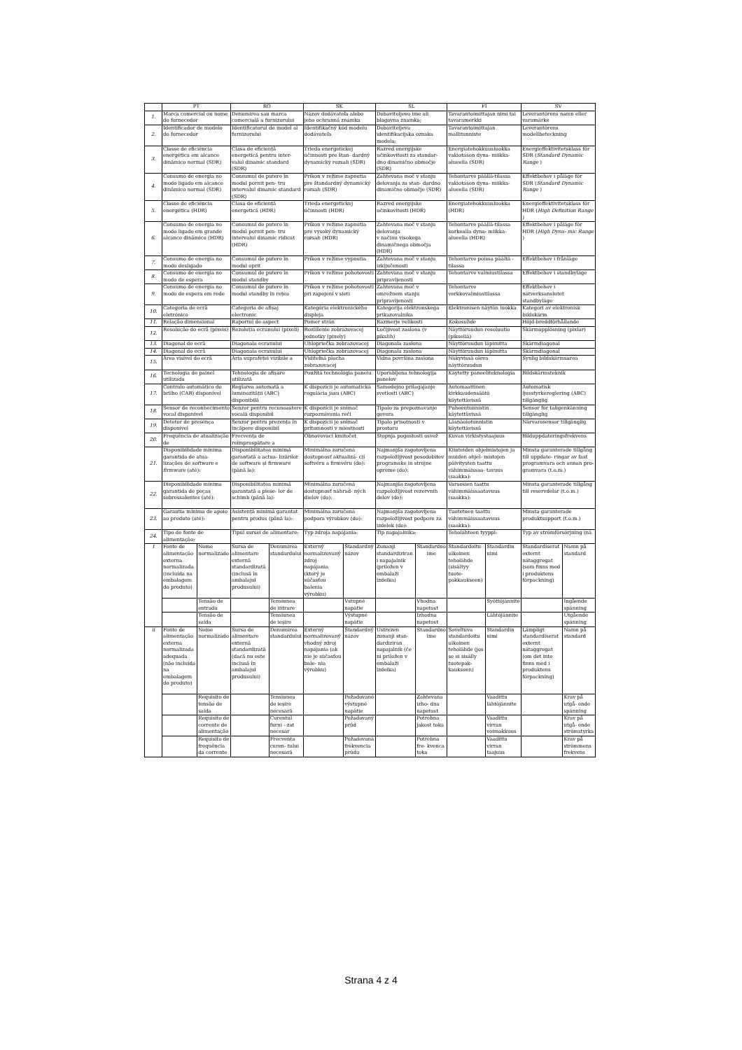| | PT | | RO | | SK | | SL | | FI | | SV | |
| --- | --- | --- | --- | --- | --- | --- | --- | --- | --- | --- | --- | --- |
| 1. | Marca comercial ou nome do fornecedor | | Denumirea sau marca comercială a furnizorului | | Názov dodávateľa alebo jeho ochranná známka | | Dobaviteljevo ime ali blagovna znamka; | | Tavarantoimittajan nimi tai tavaramerkki | | Leverantörens namn eller varumärke | |
| 2. | Identificador de modelo do fornecedor | | Identificatorul de model al furnizorului | | Identifikačný kód modelu dodávateľa | | Dobaviteljeva identifikacijska oznaka modela; | | Tavarantoimittajan mallitunniste | | Leverantörens modellbeteckning | |
| 3. | Classe de eficiência energética em alcance dinâmico normal (SDR) | | Clasa de eficiență energetică pentru inter- valul dinamic standard (SDR) | | Trieda energetickej účinnosti pre štan- dardný dynamický rozsah (SDR) | | Razred energijske učinkovitosti za standar- dno dinamično območje (SDR) | | Energiatehokkuusluokka vakiotason dyna- miikka-alueella (SDR) | | Energieffektivitetsklass för SDR ( Standard Dynamic Range ) | |
| 4. | Consumo de energia no modo ligado em alcance dinâmico normal (SDR) | | Consumul de putere în modul pornit pen- tru intervalul dinamic standard (SDR) | | Príkon v režime zapnutia pre štandardný dynamický rozsah (SDR) | | Zahtevana moč v stanju delovanja za stan- dardno dinamično območje (SDR) | | Tehontarve päällä-tilassa vakiotason dyna- miikka-alueella (SDR) | | Effektbehov i påläge för SDR ( Standard Dynamic Range ) | |
| 5. | Classe de eficiência energética (HDR) | | Clasa de eficiență energetică (HDR) | | Trieda energetickej účinnosti (HDR) | | Razred energijske učinkovitosti (HDR) | | Energiatehokkuusluokka (HDR) | | Energieffektivitetsklass för HDR ( High Definition Range ) | |
| 6. | Consumo de energia no modo ligado em grande alcance dinâmico (HDR) | | Consumul de putere în modul pornit pen- tru intervalul dinamic ridicat (HDR) | | Príkon v režime zapnutia pre vysoký dynamický rozsah (HDR) | | Zahtevana moč v stanju delovanja v načinu visokega dinamičnega območja (HDR) | | Tehontarve päällä-tilassa korkealla dyna- miikka-alueella (HDR) | | Effektbehov i påläge för HDR ( High Dyna- mic Range ) | |
| 7. | Consumo de energia no modo desligado | | Consumul de putere în modul oprit | | Príkon v režime vypnutia | | Zahtevana moč v stanju izključenosti | | Tehontarve poissa päältä -tilassa | | Effektbehov i frånläge | |
| 8. | Consumo de energia no modo de espera | | Consumul de putere în modul standby | | Príkon v režime pohotovosti | | Zahtevana moč v stanju pripravljenosti | | Tehontarve valmiustilassa | | Effektbehov i standbyläge | |
| 9. | Consumo de energia no modo de espera em rede | | Consumul de putere în modul standby în rețea | | Príkon v režime pohotovosti pri zapojení v sieti | | Zahtevana moč v omrežnem stanju pripravljenosti | | Tehontarve verkkovalmiustilassa | | Effektbehov i nätverksanslutet standbyläge | |
| 10. | Categoria de ecrã eletrónico | | Categoria de afișaj electronic | | Kategória elektronického displeja | | Kategorija elektronskega prikazovalnika | | Elektronisen näytön luokka | | Kategori av elektronisk bildskärm | |
| 11. | Relação dimensional | | Raportul de aspect | | Pomer strán | | Razmerje velikosti | | Kokosuhde | | Höjd-breddförhållande | |
| 12. | Resolução do ecrã (píxeis) | | Rezoluția ecranului (pixeli) | | Rozlíšenie zobrazovacej jednotky (pixely) | | Ločljivost zaslona (v pikslih) | | Näyttöruudun resoluutio (pikseliä) | | Skärmupplösning (pixlar) | |
| 13. | Diagonal do ecrã | | Diagonala ecranului | | Uhlopriečka zobrazovacej | | Diagonala zaslona | | Näyttöruudun läpimitta | | Skärmdiagonal | |
| 14. | Diagonal do ecrã | | Diagonala ecranului | | Uhlopriečka zobrazovacej | | Diagonala zaslona | | Näyttöruudun läpimitta | | Skärmdiagonal | |
| 15. | Área visível do ecrã | | Aria suprafeței vizibile a | | Viditeľná plocha zobrazovacej | | Vidna površina zaslona | | Näkyvissä oleva näyttöruudun | | Synlig bildskärmsarea | |
| 16. | Tecnologia de painel utilizada | | Tehnologia de afișare utilizată | | Použitá technológia panelu | | Uporabljena tehnologija panelov | | Käytetty paneeliteknologia | | Bildskärmsteknik | |
| 17. | Controlo automático do brilho (CAB) disponível | | Reglarea automată a luminozității (ABC) disponibilă | | K dispozícii je automatická regulácia jasu (ABC) | | Samodejno prilagajanje svetlosti (ABC) | | Automaattinen kirkkaudensäätö käytettävissä | | Automatisk ljusstyrkereglering (ABC) tillgänglig | |
| 18. | Sensor de reconhecimento vocal disponível | | Senzor pentru recunoaștere vocală disponibil | | K dispozícii je snímač rozpoznávania reči | | Tipalo za prepoznavanje govora | | Puheentunnistin käytettävissä | | Sensor för taligenkänning tillgänglig | |
| 19. | Detetor de presença disponível | | Senzor pentru prezența în încăpere disponibil | | K dispozícii je snímač prítomnosti v miestnosti | | Tipalo prisotnosti v prostoru | | Läsnäolotunnistin käytettävissä | | Närvarosensor tillgänglig | |
| 20. | Frequência de atualização de | | Frecvența de reîmprospătare a | | Obnovovací kmitočet | | Stopnja pogostosti osvež | | Kuvan virkistystaajuus | | Bilduppdateringsfrekvens | |
| 21. | Disponibilidade mínima garantida de atua- lizações de software e firmware (até): | | Disponibilitatea minimă garantată a actua- lizărilor de software și firmware (până la): | | Minimálna zaručená dostupnosť aktualizá- cií softvéru a firmvéru (do): | | Najmanjša zagotovljena razpoložljivost posodobitev programske in strojne opreme (do): | | Kiinteiden ohjelmistojen ja muiden ohjel- mistojen päivitysten taattu vähimmäissaa- tavuus (saakka): | | Minsta garanterade tillgång till uppdate- ringar av fast programvara och annan pro- gramvara (t.o.m.) | |
| 22. | Disponibilidade mínima garantida de peças sobressalentes (até): | | Disponibilitatea minimă garantată a piese- lor de schimb (până la): | | Minimálna zaručená dostupnosť náhrad- ných dielov (do): | | Najmanjša zagotovljena razpoložljivost rezervnih delov (do): | | Varaosien taattu vähimmäissaatavuus (saakka): | | Minsta garanterade tillgång till reservdelar (t.o.m.) | |
| 23. | Garantia mínima de apoio ao produto (até): | | Asistență minimă garantat pentru produs (până la): | | Minimálna zaručená podpora výrobkov (do): | | Najmanjša zagotovljena razpoložljivost podpore za izdelek (do): | | Tuotetuen taattu vähimmäissaatavuus (saakka): | | Minsta garanterade produktsupport (t.o.m.) | |
| 24. | Tipo de fonte de alimentação: | | Tipul sursei de alimentare: | | Typ zdroja napájania: | | Tip napajalnika: | | Teholähteen tyyppi: | | Typ av strömförsörjning (nä | |
| I | Fonte de alimentação externa normalizada (incluída na embalagem do produto) | Nome normalizado | Sursa de alimentare externă standardizată (inclusă în ambalajul produsului) | Denumirea standardului | Externý normalizovaný zdroj napájania (ktorý je súčasťou balenia výrobku) | Štandardný názov | Zunanji standardiziran i napajalnik (priložen v embalaži izdelka) | Standardno ime | Standardoitu ulkoinen teholähde (sisältyy tuote- pakkaukseen) | Standardin nimi | Standardiserat externt nätaggregat (som finns med i produktens förpackning) | Namn på standard |
| | | Tensão de entrada | | Tensiunea de intrare | | Vstupné napätie | | Vhodna napetost | | Syöttöjännite | | Ingående spänning |
| | | Tensão de saída | | Tensiunea de ieșire | | Výstupné napätie | | Izhodna napetost | | Lähtöjännite | | Utgående spänning |
| ii | Fonte de alimentação externa normalizada adequada (não incluída na embalagem do produto) | Nome normalizado | Sursa de alimentare externă standardizată (dacă nu este inclusă în ambalajul produsului) | Denumirea standardului | Externý normalizovaný vhodný zdroj napájania (ak nie je súčasťou bale- nia výrobku) | Štandardný názov | Ustrezen zunanji stan- dardiziran napajalnik (če ni priložen v embalaži izdelka) | Standardno ime | Soveltuva standardoitu ulkoinen teholähde (jos se ei sisälly tuotepak- kaukseen) | Standardin nimi | Lämpligt standardiserat externt nätaggregat (om det inte finns med i produktens förpackning) | Namn på standard |
| | | Requisito de tensão de saída | | Tensiunea de ieșire necesară | | Požadované výstupné napätie | | Zahtevana izho- dna napetost | | Vaadittu lähtöjännite | | Krav på utgå- ende spänning |
| | | Requisito de corrente de alimentação | | Curentul furni - zat necesar | | Požadovaný prúd | | Potrebna jakost toka | | Vaadittu virran voimakkuus | | Krav på utgå- ende strömstyrka |
| | | Requisito de frequência da corrente | | Frecvența curen- tului necesară | | Požadovaná frekvencia prúdu | | Potrebna fre- kvenca toka | | Vaadittu virran taajuus | | Krav på strömmens frekvens |
Strana 4 z 4